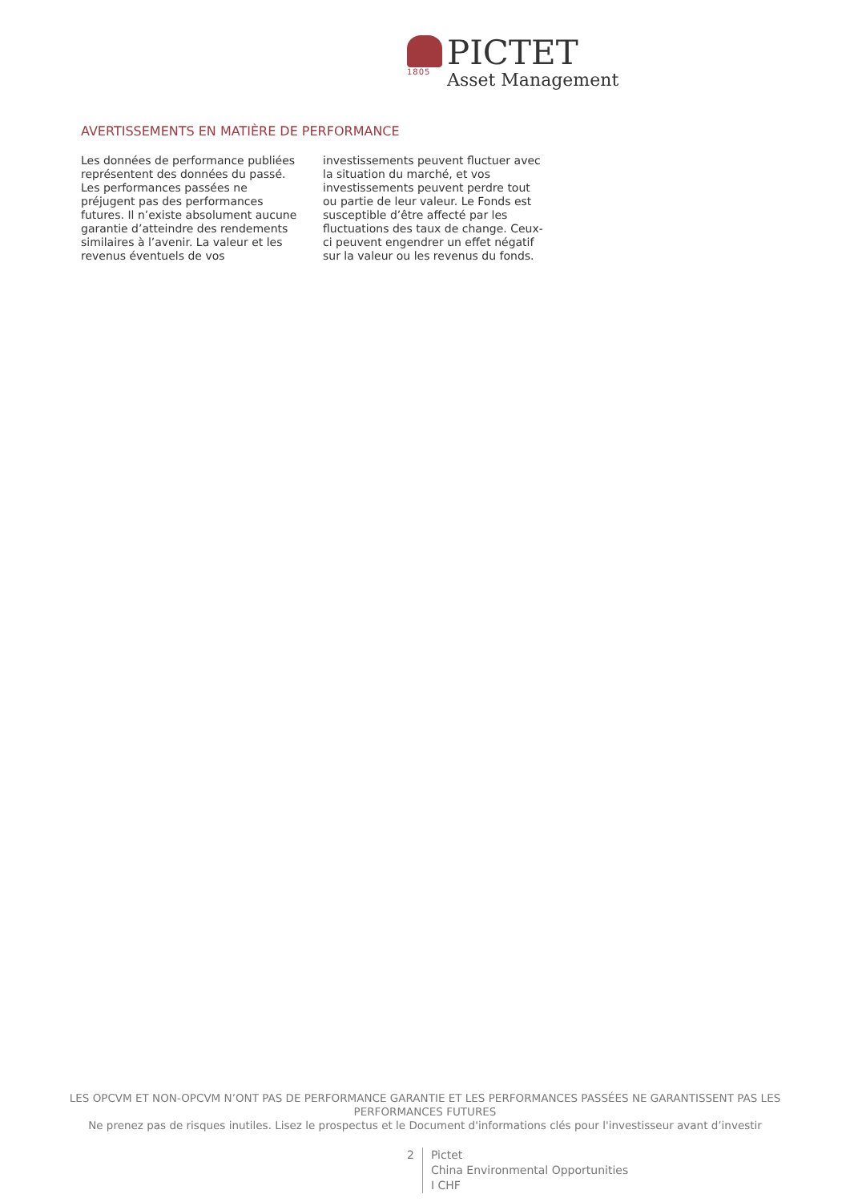1805
PICTET
Asset Management
AVERTISSEMENTS EN MATIÈRE DE PERFORMANCE
Les données de performance publiées représentent des données du passé. Les performances passées ne préjugent pas des performances futures. Il n’existe absolument aucune garantie d’atteindre des rendements similaires à l’avenir. La valeur et les revenus éventuels de vos investissements peuvent fluctuer avec la situation du marché, et vos investissements peuvent perdre tout ou partie de leur valeur. Le Fonds est susceptible d’être affecté par les fluctuations des taux de change. Ceux-ci peuvent engendrer un effet négatif sur la valeur ou les revenus du fonds.
LES OPCVM ET NON-OPCVM N’ONT PAS DE PERFORMANCE GARANTIE ET LES PERFORMANCES PASSÉES NE GARANTISSENT PAS LES PERFORMANCES FUTURES
Ne prenez pas de risques inutiles. Lisez le prospectus et le Document d'informations clés pour l'investisseur avant d’investir
2 Pictet
China Environmental Opportunities
I CHF